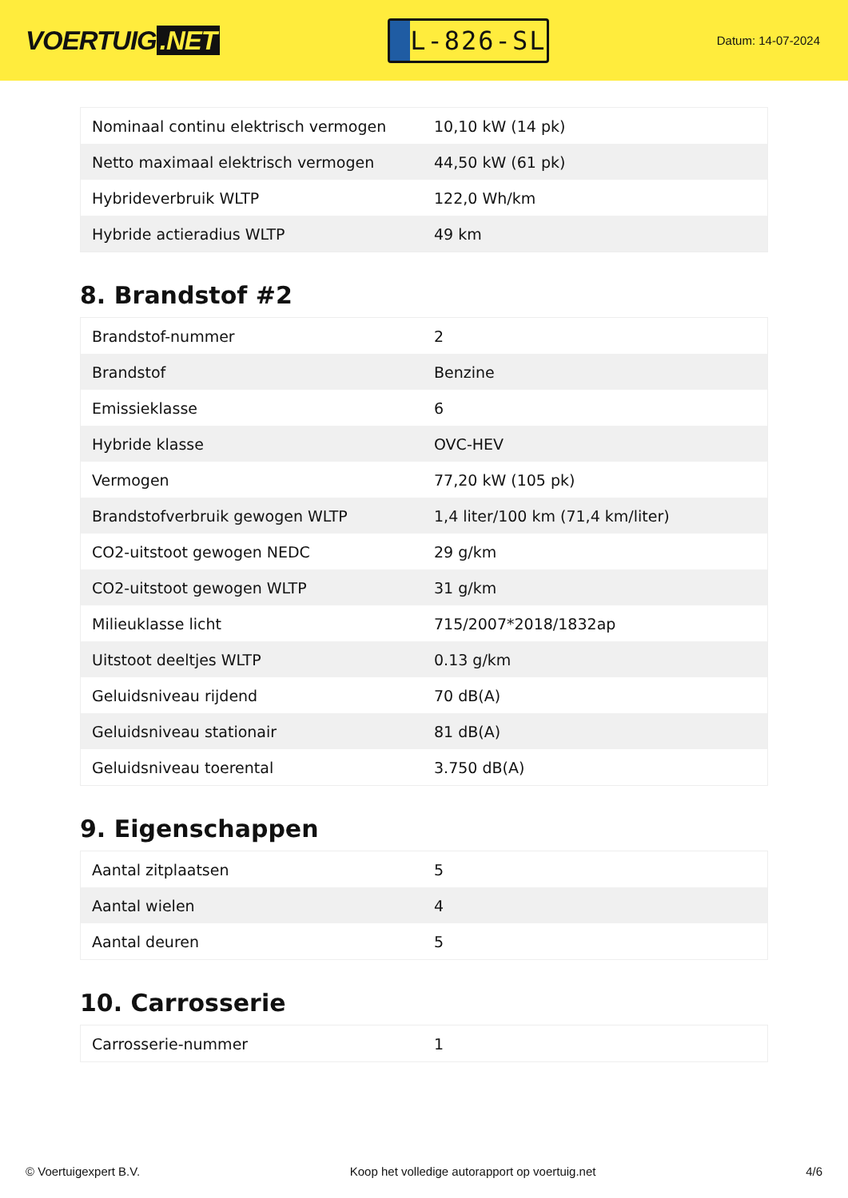VOERTUIG.NET
L-826-SL
Datum: 14-07-2024
| Nominaal continu elektrisch vermogen | 10,10 kW (14 pk) |
| Netto maximaal elektrisch vermogen | 44,50 kW (61 pk) |
| Hybrideverbruik WLTP | 122,0 Wh/km |
| Hybride actieradius WLTP | 49 km |
8. Brandstof #2
| Brandstof-nummer | 2 |
| Brandstof | Benzine |
| Emissieklasse | 6 |
| Hybride klasse | OVC-HEV |
| Vermogen | 77,20 kW (105 pk) |
| Brandstofverbruik gewogen WLTP | 1,4 liter/100 km (71,4 km/liter) |
| CO2-uitstoot gewogen NEDC | 29 g/km |
| CO2-uitstoot gewogen WLTP | 31 g/km |
| Milieuklasse licht | 715/2007*2018/1832ap |
| Uitstoot deeltjes WLTP | 0.13 g/km |
| Geluidsniveau rijdend | 70 dB(A) |
| Geluidsniveau stationair | 81 dB(A) |
| Geluidsniveau toerental | 3.750 dB(A) |
9. Eigenschappen
| Aantal zitplaatsen | 5 |
| Aantal wielen | 4 |
| Aantal deuren | 5 |
10. Carrosserie
| Carrosserie-nummer | 1 |
© Voertuigexpert B.V. Koop het volledige autorapport op voertuig.net 4/6